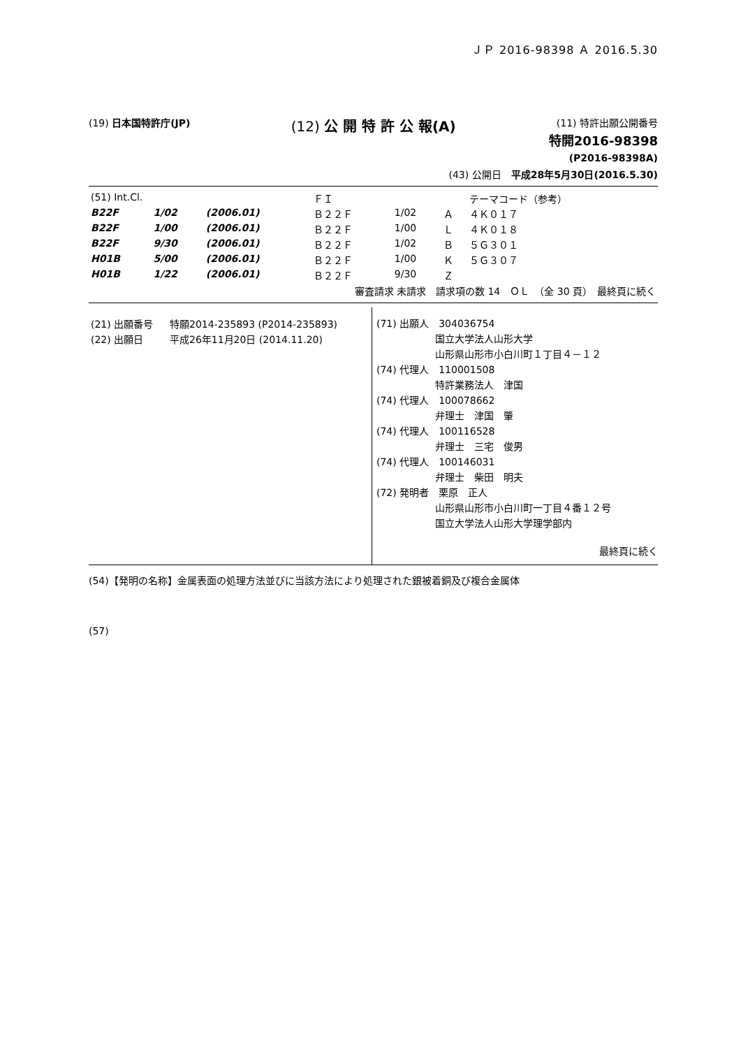ＪＰ 2016-98398 Ａ 2016.5.30
(19) 日本国特許庁(JP) (12) 公 開 特 許 公 報(A) (11) 特許出願公開番号
特開2016-98398
(P2016-98398A)
(43) 公開日　平成28年5月30日(2016.5.30)
| (51) Int.Cl. | | | ＦＩ | | | テーマコード（参考） |
| B22F | 1/02 | (2006.01) | Ｂ２２Ｆ | 1/02 | Ａ | ４Ｋ０１７ |
| B22F | 1/00 | (2006.01) | Ｂ２２Ｆ | 1/00 | Ｌ | ４Ｋ０１８ |
| B22F | 9/30 | (2006.01) | Ｂ２２Ｆ | 1/02 | Ｂ | ５Ｇ３０１ |
| H01B | 5/00 | (2006.01) | Ｂ２２Ｆ | 1/00 | Ｋ | ５Ｇ３０７ |
| H01B | 1/22 | (2006.01) | Ｂ２２Ｆ | 9/30 | Ｚ | |
| 審査請求 未請求 請求項の数 14 ＯＬ （全 30 頁） 最終頁に続く | | | | | | |
| (21) 出願番号 | 特願2014-235893 (P2014-235893) |
| (22) 出願日 | 平成26年11月20日 (2014.11.20) |
(71) 出願人　304036754
　　　　　　国立大学法人山形大学
　　　　　　山形県山形市小白川町１丁目４－１２
(74) 代理人　110001508
　　　　　　特許業務法人　津国
(74) 代理人　100078662
　　　　　　弁理士　津国　肇
(74) 代理人　100116528
　　　　　　弁理士　三宅　俊男
(74) 代理人　100146031
　　　　　　弁理士　柴田　明夫
(72) 発明者　栗原　正人
　　　　　　山形県山形市小白川町一丁目４番１２号
　　　　　　国立大学法人山形大学理学部内
最終頁に続く
(54)【発明の名称】金属表面の処理方法並びに当該方法により処理された銀被着銅及び複合金属体
(57)